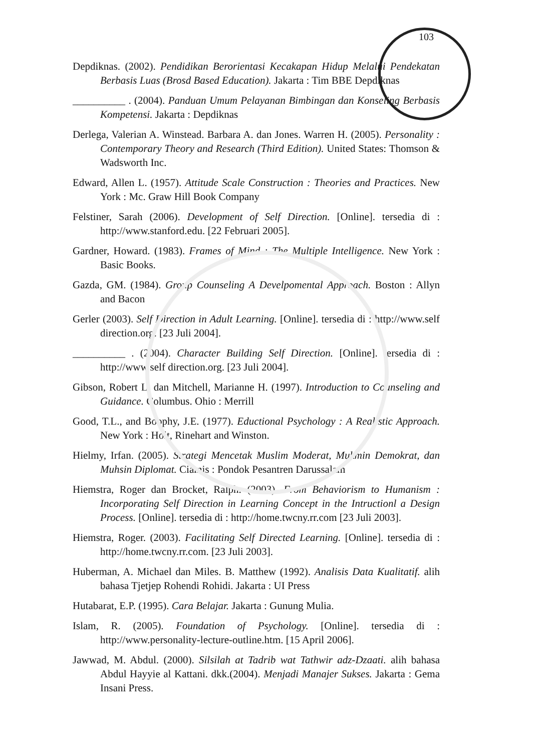103
Depdiknas. (2002). Pendidikan Berorientasi Kecakapan Hidup Melalui Pendekatan Berbasis Luas (Brosd Based Education). Jakarta : Tim BBE Depdiknas
__________ . (2004). Panduan Umum Pelayanan Bimbingan dan Konseling Berbasis Kompetensi. Jakarta : Depdiknas
Derlega, Valerian A. Winstead. Barbara A. dan Jones. Warren H. (2005). Personality : Contemporary Theory and Research (Third Edition). United States: Thomson & Wadsworth Inc.
Edward, Allen L. (1957). Attitude Scale Construction : Theories and Practices. New York : Mc. Graw Hill Book Company
Felstiner, Sarah (2006). Development of Self Direction. [Online]. tersedia di : http://www.stanford.edu. [22 Februari 2005].
Gardner, Howard. (1983). Frames of Mind : The Multiple Intelligence. New York : Basic Books.
Gazda, GM. (1984). Group Counseling A Develpomental Approach. Boston : Allyn and Bacon
Gerler (2003). Self Direction in Adult Learning. [Online]. tersedia di : http://www.self direction.org. [23 Juli 2004].
__________ . (2004). Character Building Self Direction. [Online]. tersedia di : http://www.self direction.org. [23 Juli 2004].
Gibson, Robert L. dan Mitchell, Marianne H. (1997). Introduction to Counseling and Guidance. Columbus. Ohio : Merrill
Good, T.L., and Boophy, J.E. (1977). Eductional Psychology : A Realistic Approach. New York : Holt, Rinehart and Winston.
Hielmy, Irfan. (2005). Strategi Mencetak Muslim Moderat, Mukmin Demokrat, dan Muhsin Diplomat. Ciamis : Pondok Pesantren Darussalam
Hiemstra, Roger dan Brocket, Ralph. (2003). From Behaviorism to Humanism : Incorporating Self Direction in Learning Concept in the Intructionl a Design Process. [Online]. tersedia di : http://home.twcny.rr.com [23 Juli 2003].
Hiemstra, Roger. (2003). Facilitating Self Directed Learning. [Online]. tersedia di : http://home.twcny.rr.com. [23 Juli 2003].
Huberman, A. Michael dan Miles. B. Matthew (1992). Analisis Data Kualitatif. alih bahasa Tjetjep Rohendi Rohidi. Jakarta : UI Press
Hutabarat, E.P. (1995). Cara Belajar. Jakarta : Gunung Mulia.
Islam, R. (2005). Foundation of Psychology. [Online]. tersedia di : http://www.personality-lecture-outline.htm. [15 April 2006].
Jawwad, M. Abdul. (2000). Silsilah at Tadrib wat Tathwir adz-Dzaati. alih bahasa Abdul Hayyie al Kattani. dkk.(2004). Menjadi Manajer Sukses. Jakarta : Gema Insani Press.